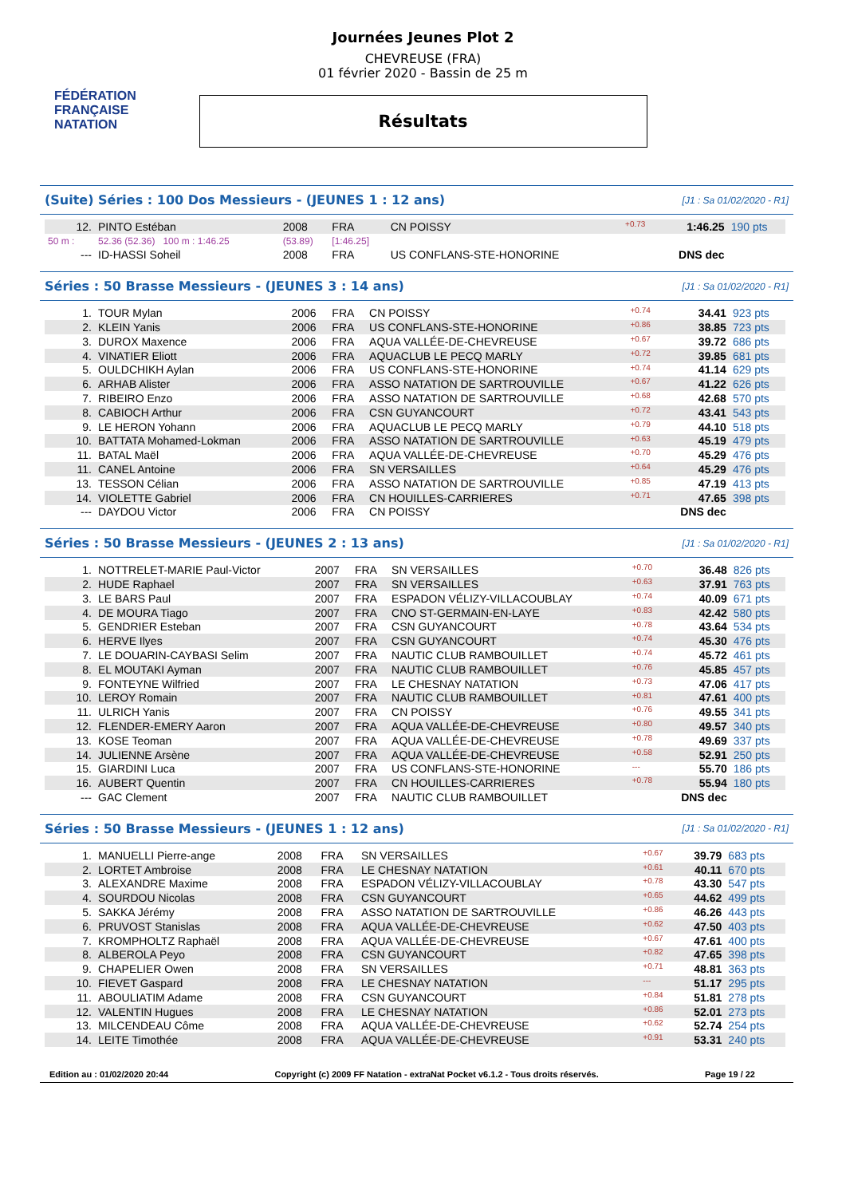FÉDÉRATION FRANÇAISE
NATATION
Journées Jeunes Plot 2
CHEVREUSE (FRA)
01 février 2020 - Bassin de 25 m
Résultats
(Suite) Séries : 100 Dos Messieurs - (JEUNES 1 : 12 ans) [J1 : Sa 01/02/2020 - R1]
| 12. | PINTO Estéban | 2008 | FRA | CN POISSY | +0.73 | 1:46.25 | 190 pts |
| 50 m : | 52.36 (52.36) 100 m : 1:46.25 | (53.89) | [1:46.25] | | | | |
| --- | ID-HASSI Soheil | 2008 | FRA | US CONFLANS-STE-HONORINE | | DNS dec | |
Séries : 50 Brasse Messieurs - (JEUNES 3 : 14 ans) [J1 : Sa 01/02/2020 - R1]
| 1. | TOUR Mylan | 2006 | FRA | CN POISSY | +0.74 | 34.41 | 923 pts |
| 2. | KLEIN Yanis | 2006 | FRA | US CONFLANS-STE-HONORINE | +0.86 | 38.85 | 723 pts |
| 3. | DUROX Maxence | 2006 | FRA | AQUA VALLÉE-DE-CHEVREUSE | +0.67 | 39.72 | 686 pts |
| 4. | VINATIER Eliott | 2006 | FRA | AQUACLUB LE PECQ MARLY | +0.72 | 39.85 | 681 pts |
| 5. | OULDCHIKH Aylan | 2006 | FRA | US CONFLANS-STE-HONORINE | +0.74 | 41.14 | 629 pts |
| 6. | ARHAB Alister | 2006 | FRA | ASSO NATATION DE SARTROUVILLE | +0.67 | 41.22 | 626 pts |
| 7. | RIBEIRO Enzo | 2006 | FRA | ASSO NATATION DE SARTROUVILLE | +0.68 | 42.68 | 570 pts |
| 8. | CABIOCH Arthur | 2006 | FRA | CSN GUYANCOURT | +0.72 | 43.41 | 543 pts |
| 9. | LE HERON Yohann | 2006 | FRA | AQUACLUB LE PECQ MARLY | +0.79 | 44.10 | 518 pts |
| 10. | BATTATA Mohamed-Lokman | 2006 | FRA | ASSO NATATION DE SARTROUVILLE | +0.63 | 45.19 | 479 pts |
| 11. | BATAL Maël | 2006 | FRA | AQUA VALLÉE-DE-CHEVREUSE | +0.70 | 45.29 | 476 pts |
| 11. | CANEL Antoine | 2006 | FRA | SN VERSAILLES | +0.64 | 45.29 | 476 pts |
| 13. | TESSON Célian | 2006 | FRA | ASSO NATATION DE SARTROUVILLE | +0.85 | 47.19 | 413 pts |
| 14. | VIOLETTE Gabriel | 2006 | FRA | CN HOUILLES-CARRIERES | +0.71 | 47.65 | 398 pts |
| --- | DAYDOU Victor | 2006 | FRA | CN POISSY | | DNS dec | |
Séries : 50 Brasse Messieurs - (JEUNES 2 : 13 ans) [J1 : Sa 01/02/2020 - R1]
| 1. | NOTTRELET-MARIE Paul-Victor | 2007 | FRA | SN VERSAILLES | +0.70 | 36.48 | 826 pts |
| 2. | HUDE Raphael | 2007 | FRA | SN VERSAILLES | +0.63 | 37.91 | 763 pts |
| 3. | LE BARS Paul | 2007 | FRA | ESPADON VÉLIZY-VILLACOUBLAY | +0.74 | 40.09 | 671 pts |
| 4. | DE MOURA Tiago | 2007 | FRA | CNO ST-GERMAIN-EN-LAYE | +0.83 | 42.42 | 580 pts |
| 5. | GENDRIER Esteban | 2007 | FRA | CSN GUYANCOURT | +0.78 | 43.64 | 534 pts |
| 6. | HERVE Ilyes | 2007 | FRA | CSN GUYANCOURT | +0.74 | 45.30 | 476 pts |
| 7. | LE DOUARIN-CAYBASI Selim | 2007 | FRA | NAUTIC CLUB RAMBOUILLET | +0.74 | 45.72 | 461 pts |
| 8. | EL MOUTAKI Ayman | 2007 | FRA | NAUTIC CLUB RAMBOUILLET | +0.76 | 45.85 | 457 pts |
| 9. | FONTEYNE Wilfried | 2007 | FRA | LE CHESNAY NATATION | +0.73 | 47.06 | 417 pts |
| 10. | LEROY Romain | 2007 | FRA | NAUTIC CLUB RAMBOUILLET | +0.81 | 47.61 | 400 pts |
| 11. | ULRICH Yanis | 2007 | FRA | CN POISSY | +0.76 | 49.55 | 341 pts |
| 12. | FLENDER-EMERY Aaron | 2007 | FRA | AQUA VALLÉE-DE-CHEVREUSE | +0.80 | 49.57 | 340 pts |
| 13. | KOSE Teoman | 2007 | FRA | AQUA VALLÉE-DE-CHEVREUSE | +0.78 | 49.69 | 337 pts |
| 14. | JULIENNE Arsène | 2007 | FRA | AQUA VALLÉE-DE-CHEVREUSE | +0.58 | 52.91 | 250 pts |
| 15. | GIARDINI Luca | 2007 | FRA | US CONFLANS-STE-HONORINE | --- | 55.70 | 186 pts |
| 16. | AUBERT Quentin | 2007 | FRA | CN HOUILLES-CARRIERES | +0.78 | 55.94 | 180 pts |
| --- | GAC Clement | 2007 | FRA | NAUTIC CLUB RAMBOUILLET | | DNS dec | |
Séries : 50 Brasse Messieurs - (JEUNES 1 : 12 ans) [J1 : Sa 01/02/2020 - R1]
| 1. | MANUELLI Pierre-ange | 2008 | FRA | SN VERSAILLES | +0.67 | 39.79 | 683 pts |
| 2. | LORTET Ambroise | 2008 | FRA | LE CHESNAY NATATION | +0.61 | 40.11 | 670 pts |
| 3. | ALEXANDRE Maxime | 2008 | FRA | ESPADON VÉLIZY-VILLACOUBLAY | +0.78 | 43.30 | 547 pts |
| 4. | SOURDOU Nicolas | 2008 | FRA | CSN GUYANCOURT | +0.65 | 44.62 | 499 pts |
| 5. | SAKKA Jérémy | 2008 | FRA | ASSO NATATION DE SARTROUVILLE | +0.86 | 46.26 | 443 pts |
| 6. | PRUVOST Stanislas | 2008 | FRA | AQUA VALLÉE-DE-CHEVREUSE | +0.62 | 47.50 | 403 pts |
| 7. | KROMPHOLTZ Raphaël | 2008 | FRA | AQUA VALLÉE-DE-CHEVREUSE | +0.67 | 47.61 | 400 pts |
| 8. | ALBEROLA Peyo | 2008 | FRA | CSN GUYANCOURT | +0.82 | 47.65 | 398 pts |
| 9. | CHAPELIER Owen | 2008 | FRA | SN VERSAILLES | +0.71 | 48.81 | 363 pts |
| 10. | FIEVET Gaspard | 2008 | FRA | LE CHESNAY NATATION | --- | 51.17 | 295 pts |
| 11. | ABOULIATIM Adame | 2008 | FRA | CSN GUYANCOURT | +0.84 | 51.81 | 278 pts |
| 12. | VALENTIN Hugues | 2008 | FRA | LE CHESNAY NATATION | +0.86 | 52.01 | 273 pts |
| 13. | MILCENDEAU Côme | 2008 | FRA | AQUA VALLÉE-DE-CHEVREUSE | +0.62 | 52.74 | 254 pts |
| 14. | LEITE Timothée | 2008 | FRA | AQUA VALLÉE-DE-CHEVREUSE | +0.91 | 53.31 | 240 pts |
Edition au : 01/02/2020 20:44 Copyright (c) 2009 FF Natation - extraNat Pocket v6.1.2 - Tous droits réservés. Page 19 / 22